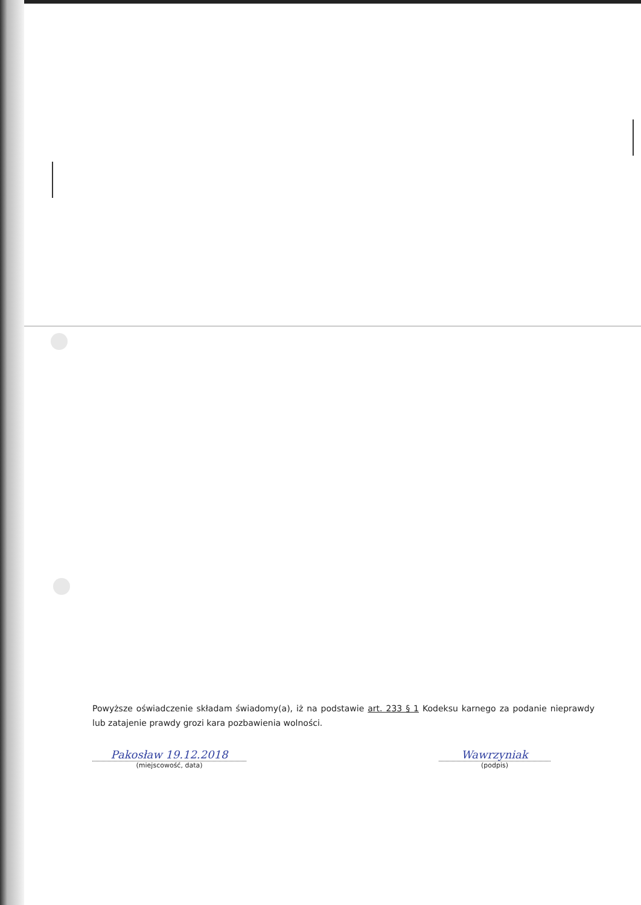Powyższe oświadczenie składam świadomy(a), iż na podstawie art. 233 § 1 Kodeksu karnego za podanie nieprawdy lub zatajenie prawdy grozi kara pozbawienia wolności.
Pakosław 19.12.2018
(miejscowość, data)
Wawrzyniak
(podpis)